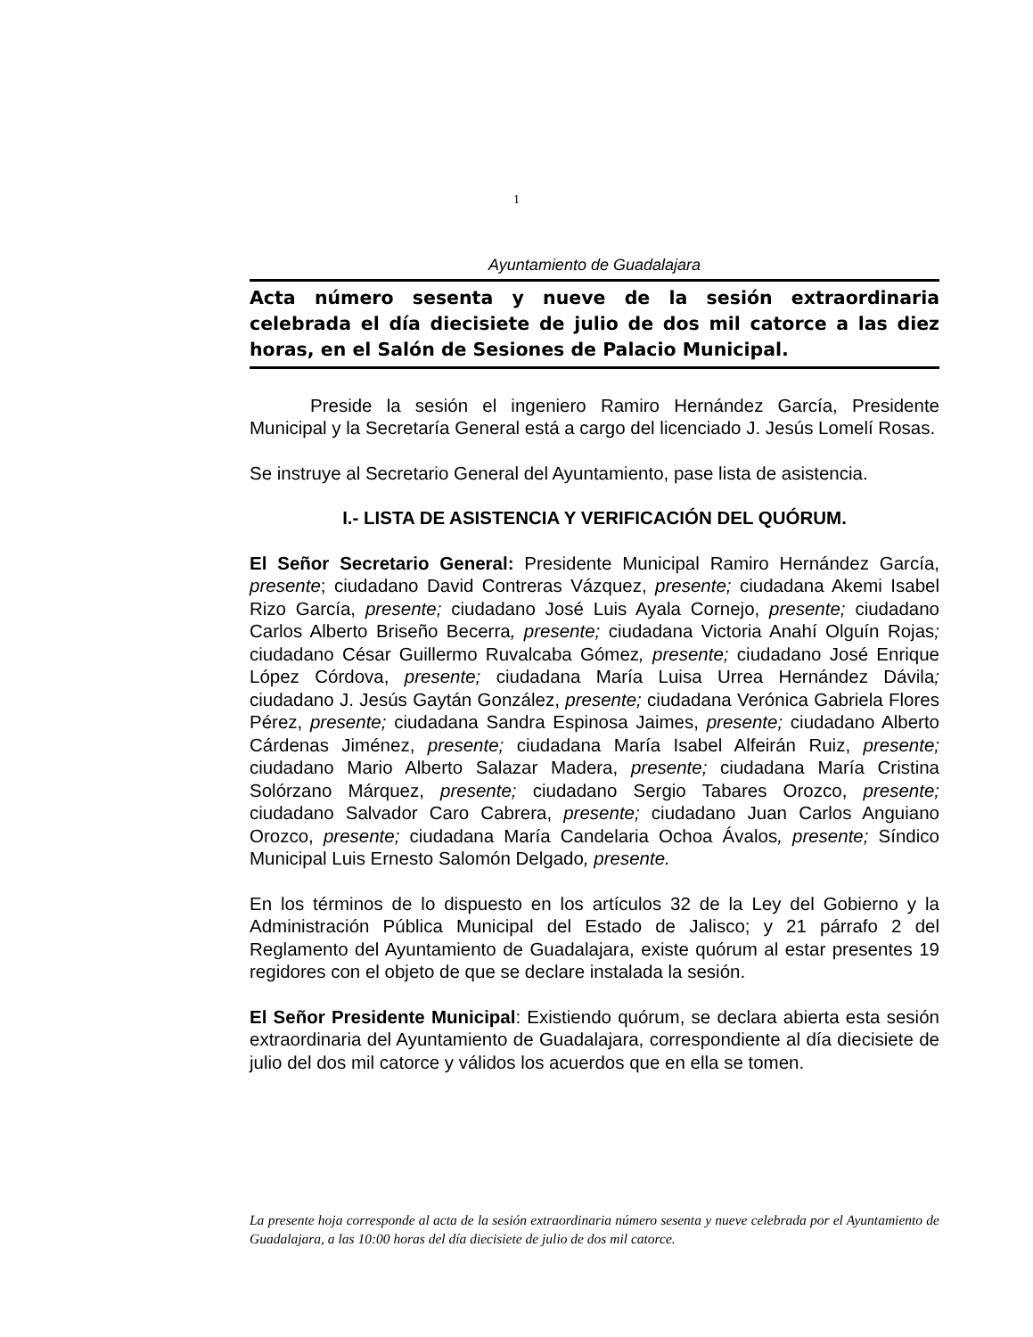1
Ayuntamiento de Guadalajara
Acta número sesenta y nueve de la sesión extraordinaria celebrada el día diecisiete de julio de dos mil catorce a las diez horas, en el Salón de Sesiones de Palacio Municipal.
Preside la sesión el ingeniero Ramiro Hernández García, Presidente Municipal y la Secretaría General está a cargo del licenciado J. Jesús Lomelí Rosas.
Se instruye al Secretario General del Ayuntamiento, pase lista de asistencia.
I.- LISTA DE ASISTENCIA Y VERIFICACIÓN DEL QUÓRUM.
El Señor Secretario General: Presidente Municipal Ramiro Hernández García, presente; ciudadano David Contreras Vázquez, presente; ciudadana Akemi Isabel Rizo García, presente; ciudadano José Luis Ayala Cornejo, presente; ciudadano Carlos Alberto Briseño Becerra, presente; ciudadana Victoria Anahí Olguín Rojas; ciudadano César Guillermo Ruvalcaba Gómez, presente; ciudadano José Enrique López Córdova, presente; ciudadana María Luisa Urrea Hernández Dávila; ciudadano J. Jesús Gaytán González, presente; ciudadana Verónica Gabriela Flores Pérez, presente; ciudadana Sandra Espinosa Jaimes, presente; ciudadano Alberto Cárdenas Jiménez, presente; ciudadana María Isabel Alfeirán Ruiz, presente; ciudadano Mario Alberto Salazar Madera, presente; ciudadana María Cristina Solórzano Márquez, presente; ciudadano Sergio Tabares Orozco, presente; ciudadano Salvador Caro Cabrera, presente; ciudadano Juan Carlos Anguiano Orozco, presente; ciudadana María Candelaria Ochoa Ávalos, presente; Síndico Municipal Luis Ernesto Salomón Delgado, presente.
En los términos de lo dispuesto en los artículos 32 de la Ley del Gobierno y la Administración Pública Municipal del Estado de Jalisco; y 21 párrafo 2 del Reglamento del Ayuntamiento de Guadalajara, existe quórum al estar presentes 19 regidores con el objeto de que se declare instalada la sesión.
El Señor Presidente Municipal: Existiendo quórum, se declara abierta esta sesión extraordinaria del Ayuntamiento de Guadalajara, correspondiente al día diecisiete de julio del dos mil catorce y válidos los acuerdos que en ella se tomen.
La presente hoja corresponde al acta de la sesión extraordinaria número sesenta y nueve celebrada por el Ayuntamiento de Guadalajara, a las 10:00 horas del día diecisiete de julio de dos mil catorce.